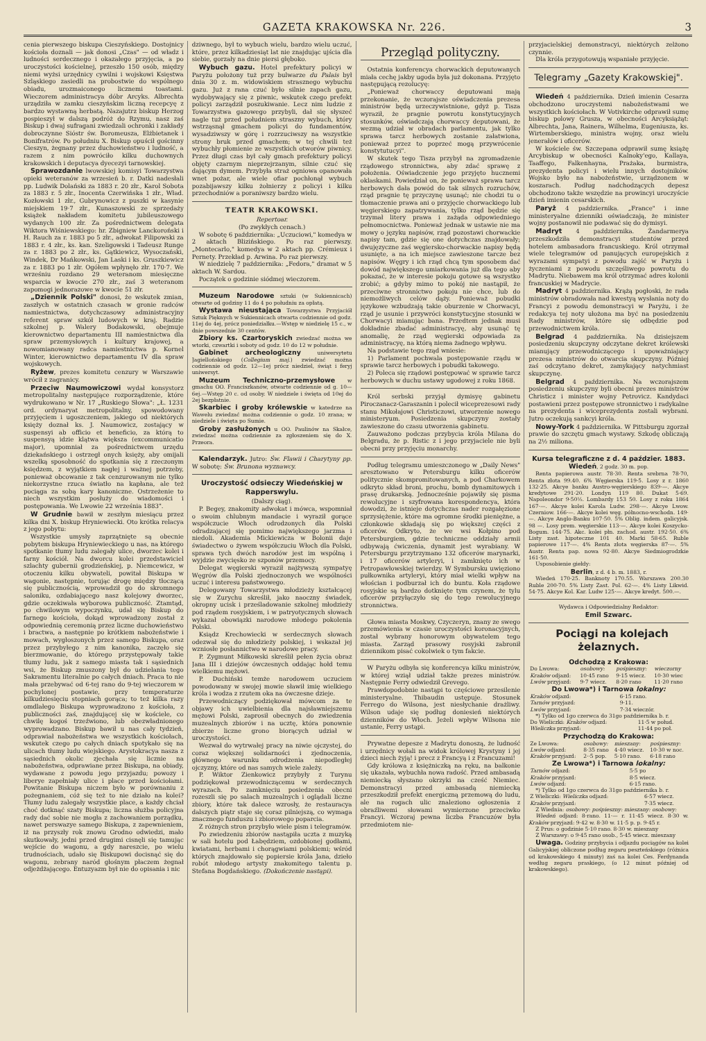GAZETA KRAKOWSKA Nr. 226. 3
cenia pierwszego biskupa Cieszyńskiego. Dostojnicy kościoła doznali — jak donosi „Czas" — od władz i ludności serdecznego i okazałego przyjęcia, a po uroczystości kościelnej, przeszło 150 osób, między niemi wyżsi urzędnicy cywilni i wojskowi Księstwa Szląskiego zasiedli na probostwie do wspólnego obiadu, urozmaiconego licznemi toastami. Wieczorem administracya dóbr Arcyks. Albrechta urządziła w zamku cieszyńskim liczną recepcyę z bardzo wystawną herbatą. Nazajutrz biskup Herzog pospieszył w dalszą podróż do Rzymu, nasz zaś Biskup i dwaj sufragani zwiedzali ochronki i zakłady dobroczynne Sióstr św. Boromeusza, Elżbietanek i Bonifratrów. Po południu X. Biskup opuścił gościnny Cieszyn, żegnany przez duchowieństwo i ludność, a razem z nim powróciło kilku duchownych krakowskich i deputacya dyecezyi tarnowskiej.
Sprawozdanie lwowskiej komisyi Towarzystwa opieki weteranów za wrzesień b. r. Datki nadesłali pp. Ludwik Dolański za 1883 r. 20 złr., Karol Sobota za 1883 r. 5 złr., Inocenta Czerwińska 1 złr., Wład. Kozłowski 1 złr., Gubrynowicz z puszki w kasynie miejskiem 19·7 złr., Kunaszowski ze sprzedaży książek nakładem komitetu jubileuszowego wydanych 100 złr. Za pośrednictwem delegata Wiktora Wiśniewskiego: hr. Zbigniew Lanckoroński i H. Rauch za r. 1883 po 5 złr., adwokat Filipowski za 1883 r. 4 złr., ks. kan. Szeligowski i Tadeusz Runge za r. 1883 po 2 złr., ks. Gątkiewicz, Wysoczański, Windek, Dr Mańkowski, Jan Laski i ks. Gruszkiewicz za r. 1883 po 1 złr. Ogółem wpłynęło złr. 170·7. We wrześniu rozdano 29 weteranom miesięczne wsparcia w kwocie 270 złr., zaś 3 weteranom zapomogi jednorazowe w kwocie 51 złr.
„Dziennik Polski" donosi, że wskutek zmian, zaszłych w ostatnich czasach w gronie radców namiestnictwa, dotychczasowy administracyjny referent spraw szkół ludowych w kraj. Radzie szkolnej p. Walery Bodakowski, obejmuje kierownictwo departamentu III namiestnictwa dla spraw przemysłowych i kultury krajowej, a nowomianowany radca namiestnictwa p. Kornel Winter, kierownictwo departamentu IV dla spraw wojskowych.
Ryżew, prezes komitetu cenzury w Warszawie wrócił z zagranicy.
Przeciw Naumowiczowi wydał konsystorz metropolitalny następujące rozporządzenie, które wydrukowano w Nr. 17 „Ruskiego Słowa": „Ł. 1231 ord. ordynaryat metropolitalny, spowodowany przyjęciem i ugoszczeniem, jakiego od niektórych księży doznał ks. J. Naumowicz, zostający w suspensyi ab officio et beneficio, za którą to suspensyą idzie klątwa większa (excommunicatio major), upomniał za pośrednictwem urzędu dziekańskiego i ostrzegł onych księży, aby omijali wszelką sposobność do spotkania się z rzeczonym księdzem, z wyjątkiem nagłej i ważnej potrzeby, ponieważ obcowanie z tak cenzurowanym nie tylko niekorzystne rzuca światło na kapłana, ale też pociąga za sobą kary kanoniczne. Ostrzeżenie to niech wszystkim posłuży do wiadomości i postępowania. We Lwowie 22 września 1883".
W Grudnie bawił w zeszłym miesiącu przez kilka dni X. biskup Hryniewiecki. Oto krótka relacya z jego pobytu:
Wszystkie umysły zaprzątnięte są obecnie pobytem biskupa Hryniewieckiego u nas, na którego spotkanie tłumy ludu zalegały ulice, dworzec kolei i farny kościół. Na dworcu kolei przedstawiciel szlachty gubernii grodzieńskiej, p. Niemcewicz, w otoczeniu kilku obywateli, powitał Biskupa w wagonie, następnie, torując drogę między tłoczącą się publicznością, wprowadził go do skromnego saloniku, ozdabiającego nasz kolejowy dworzec, gdzie oczekiwała wyborowa publiczność. Ztamtąd, po chwilowym wypoczynku, udał się Biskup do farnego kościoła, dokąd wprowadzony został z odpowiednią ceremonią przez liczne duchowieństwo i bractwa, a następnie po krótkiem nabożeństwie i mowach, wygłoszonych przez samego Biskupa, oraz przez przybyłego z nim kanonika, zaczęło się bierzmowanie, do którego przystępowały takie tłumy ludu, jak z samego miasta tak i sąsiednich wsi, że Biskup zmuszony był do udzielania tego Sakramentu literalnie po całych dniach. Praca to nie mała przebywać od 6-tej rano do 9-tej wieczorem w pochylonej postawie, przy temperaturze kilkudziesięciu stopniach gorąca; to też kilka razy omdlałego Biskupa wyprowadzono z kościoła, z publiczności zaś, znajdującej się w kościele, co chwilę kogoś trzeźwiono, lub obezwładnionego wyprowadzano. Biskup bawił u nas cały tydzień, odprawiał nabożeństwa we wszystkich kościołach, wskutek czego po całych dniach spotykało się na ulicach tłumy ludu wiejskiego. Arystokracya nasza z sąsiednich okolic zjechała się licznie na nabożeństwa, odprawiane przez Biskupa, na obiady, wydawane z powodu jego przyjazdu; powozy i liberye zapełniały ulice i place przed kościołami. Powitanie Biskupa niczem było w porównaniu z pożegnaniem, cóż się też to nie działo na kolei? Tłumy ludu zalegały wszystkie place, a każdy chciał choć dotknąć szaty Biskupa; liczna służba policyjna rady dać sobie nie mogła z zachowaniem porządku, nawet perswazye samego Biskupa, z zapewnieniem, iż na przyszły rok znowu Grodno odwiedzi, mało skutkowały, jedni przed drugimi cisnęli się tamując wejście do wagonu, a gdy nareszcie, po wielu trudnościach, udało się Biskupowi docisnąć się do wagonu, zebrany naród głośnym płaczem żegnał odjeżdżającego. Entuzyazm był nie do opisania i nic
dziwnego, był to wybuch wielu, bardzo wielu uczuć, które, przez kilkadziesiąt lat nie znajdując ujścia dla siebie, gorzały na dnie piersi głęboko.
Wybuch gazu. Hotel prefektury policyi w Paryżu położony tuż przy bulwarze du Palais był dnia 30 z. m. widowiskiem strasznego wybuchu gazu. Już z rana czuć było silnie zapach gazu, wydobywający się z piwnic, wskutek czego prefekt policyi zarządził poszukiwanie. Lecz nim ludzie z Towarzystwa gazowego przybyli, dał się słyszeć nagle tuż przed południem straszny wybuch, który wstrząsnął gmachem policyi do fundamentów, wysadziwszy w górę i rozrzuciwszy na wszystkie strony bruk przed gmachem; w tej chwili też wybuchły płomienie ze wszystkich otworów piwnicy. Przez długi czas był cały gmach prefektury policyi objęty czarnym nieprzejrzanym, silnie czuć się dającym dymem. Przybyła straż ogniowa opanowała wnet pożar, ale wiele ofiar pochłonął wybuch pozabijawszy kilku żołnierzy z policyi i kilku przechodniów a poraniwszy bardzo wielu.
TEATR KRAKOWSKI.
Repertoar.
(Po zwykłych cenach.)
W sobotę 6 października: „Uczuciowi," komedya w 2 aktach Blizińskiego. Po raz pierwszy. „Montecarlo," komedya w 2 aktach pp. Crémieux i Pernety. Przekład p. Arwina. Po raz pierwszy.
W niedzielę 7 października: „Fedora," dramat w 5 aktach W. Sardou.
Początek o godzinie siódmej wieczorem.
Muzeum Narodowe sztuki (w Sukiennicach) otwarte od godziny 11 do 4 po południu za opłatą.
Wystawa nieustająca Towarzystwa Przyjaciół Sztuk Pięknych w Sukiennicach otwarta codziennie od godz. 11ej do 4ej, prócz poniedziałku.—Wstęp w niedzielę 15 c., w dnie powszednie 30 centów.
Zbiory ks. Czartoryskich zwiedzać można we wtorki, czwartki i soboty od godz. 10 do 12 w południe.
Gabinet archeologiczny uniwersytetu Jagiellońskiego (Collegium maj.) zwiedzać można codziennie od godz. 12—1ej prócz niedziel, świąt i feryj uniwersyt.
Muzeum Techniczno-przemysłowe w gmachu OO. Franciszkanów, otwarte codziennie od g. 10—6ej.—Wstęp 20 c. od osoby. W niedziele i święta od 10ej do 2ej bezpłatnie.
Skarbiec i groby królewskie w katedrze na Wawelu zwiedzać można codziennie o godz. 10 zrana; w niedziele i święta po Sumie.
Groby zasłużonych u OO. Paulinów na Skałce, zwiedzać można codziennie za zgłoszeniem się do X. Przeora.
Kalendarzyk. Jutro: Św. Flawii i Charytyny pp. W sobotę: Św. Brunona wyznawcy.
Uroczystość odsieczy Wiedeńskiej w Rapperswylu.
(Dalszy ciąg).
P. Begey, znakomity adwokat i mówca, wspomniał o swoim chlubnym mandacie i wyraził gorące współczucie Włoch odrodzonych dla Polski odradzającej się pomimo największego jarzma i niedoli. Akademia Mickiewicza w Bolonii daje świadectwo o żywem współczuciu Włoch dla Polski, sprawa tych dwóch narodów jest im wspólną i wyjdzie zwycięsko ze szponów przemocy.
Delegat węgierski wyraził najżywszą sympatyę Węgrów dla Polski zjednoczonych we wspólności uczuć i interesu państwowego.
Delegowany Towarzystwa młodzieży kształcącej się w Zurychu skreślił, jako naoczny świadek, okropny ucisk i prześladowanie szkolnej młodzieży pod rządem rosyjskiem, i w patryotycznych słowach wykazał obowiązki narodowe młodego pokolenia Polski.
Ksiądz Krechowiecki w serdecznych słowach odezwał się do młodzieży polskiej, i wskazał jej wzniosłe posłannictwo w narodowe pracy.
P. Zygmunt Miłkowski skreślił pełen życia obraz Jana III i dziejów ówczesnych oddając hołd temu wielkiemu mężowi.
P. Duchiński temże narodowem uczuciem powodowany w swojej mowie sławił imię wielkiego króla i wodza z rzutem oka na ówczesne dzieje.
Przewodniczący podziękował mówcom za te objawy ich uwielbienia dla najsławniejszemu mężowi Polski, zaprosił obecnych do zwiedzenia muzealnych zbiorów i na ucztę, która ponownie zbierze liczne grono biorących udział w uroczystości.
Wezwał do wytrwałej pracy na niwie ojczystej, do coraz większej solidarności i zjednoczenia, głównego warunku odrodzenia niepodległej ojczyzny, które od nas samych wiele zależy.
P. Wiktor Zienkowicz przybyły z Turynu podziękował przewodniczącemu w serdecznych wyrazach. Po zamknięciu posiedzenia obecni rozeszli się po salach muzealnych i oglądali liczne zbiory, które tak dalece wzrosły, że restauracya dalszych piątr staje się coraz pilniejszą, co wymaga znacznego funduszu i zbiorowego poparcia.
Z różnych stron przybyło wiele pism i telegramów.
Po zwiedzeniu zbiorów nastąpiła uczta z muzyką w sali hotelu pod Łabędziem, ozdobionej godłami, kwiatami, herbami i chorągwiami polskiemi; wśród których znajdowało się popiersie króla Jana, dzieło robót młodego artysty znakomitego talentu p. Stefana Bogdańskiego. (Dokończenie nastąpi).
Przegląd polityczny.
Ostatnia konferencya chorwackich deputowanych miała cechę jakby ugoda była już dokonana. Przyjęto następującą rezolucyę:
„Ponieważ chorwaccy deputowani mają przekonanie, że wczorajsze oświadczenia prezesa ministrów będą urzeczywistnione, gdyż p. Tisza wyraził, że pragnie powrotu konstytucyjnych stosunków, oświadczają chorwaccy deputowani, że wezmą udział w obradach parlamentu, jak tylko sprawa tarcz herbowych zostanie załatwiona, ponieważ przez to poprzeć mogą przywrócenie konstytutucyi".
W skutek tego Tisza przybył na zgromadzenie rządowego stronnictwa, aby zdać sprawę z położenia. Oświadczenie jego przyjęto hucznemi oklaskami. Powiedział on, że ponieważ sprawa tarcz herbowych dała powód do tak silnych rozruchów, rząd pragnie tę przyczynę usunąć; nie chodzi tu o tłomaczenie prawa ani o przyjęcie chorwackiego lub węgierskiego zapatrywania, tylko rząd będzie się trzymał litery prawa i zażąda odpowiedniego pełnomocnictwa. Ponieważ jednak w ustawie nie ma mowy o języku napisów, rząd pozostawi chorwackie napisy tam, gdzie się one dotychczas znajdowały; dwujęzyczne zaś węgiersko-chorwackie napisy będą usunięte, a na ich miejsce zawieszone tarcze bez napisów. Węgry i ich rząd chcą tym sposobem dać dowód największego umiarkowania już dla tego aby pokazać, że w interesie pokoju gotowe są wszystko zrobić; a gdyby mimo to pokój nie nastąpił, że przeciwne stronnictwo pokoju nie chce, lub do niemożliwych celów dąży. Ponieważ pobudki językowe wzbudzają takie oburzenie w Chorwacyi, rząd je usunie i przywróci konstytucyjne stosunki w Chorwacyi mianując bana. Przedtem jednak musi dokładnie zbadać administracyę, aby usunąć tę anomalię, że rząd węgierski odpowiada za administracyę, na którą niema żadnego wpływu.
Na podstawie tego rząd wniesie:
1) Parlament pochwala postępowanie rządu w sprawie tarcz herbowych i pobudki takowego.
2) Poleca się rządowi postępować w sprawie tarcz herbowych w duchu ustawy ugodowej z roku 1868.
Król serbski przyjął dymisyę gabinetu Piroczanacz-Garaszanin i polecił wiceprezesowi rady stanu Mikołajowi Christiczowi, utworzenie nowego ministeryum. Posiedzenia skupczyny zostały zawieszone do czasu utworzenia gabinetu.
Zauważono podczas przybycia króla Milana do Belgradu, że p. Ristic z i jego przyjaciele nie byli obecni przy przyjęciu monarchy.
Podług telegramu umieszczonego w „Daily News" aresztowano w Petersburgu kilku oficerów politycznie skompromitowanych, a pod Charkowem odkryto skład broni, prochu, bomb dynamitowych i prasę drukarską. Jednocześnie pojawiły się pisma rewolucyjne i szyfrowana korespondencya, która dowodzi, że istnieje dotychczas nader rozgałęzione sprzysiężenie, które ma ogromne środki pieniężne, a członkowie składają się po większej części z oficerów. Odkryto, że we wsi Kołpino pod Petersburgiem, gdzie techniczne oddziały armii odbywają ćwiczenia, dynamit jest wyrabiany. W Petersburgu przytrzymano 132 oficerów marynarki, i 17 oficerów artyleryi, i zamknięto ich w Petropawłowskiej twierdzy. W Symbursku uwięziono pułkownika artyleryi, który miał wielki wpływ na włościan i podburzał ich do buntu. Koła rządowe rosyjskie są bardzo dotknięte tym czynem, że tylu oficerów przyłączyło się do tego rewolucyjnego stronnictwa.
Głowa miasta Moskwy, Czyczeryn, znany ze swego przemówienia w czasie uroczystości koronacyjnych, został wybrany honorowym obywatelem tego miasta. Zarząd prasowy rosyjski zabronił dziennikom pisać cokolwiek o tym fakcie.
W Paryżu odbyła się konferencya kilku ministrów, w której wziął udział także prezes ministrów. Następnie Ferry odwiedził Grevego.
Prawdopodobnie nastąpi to częściowe przesilenie ministeryalne. Thibaudin ustępuje. Stosunek Ferrego do Wilsona, jest niesłychanie drażliwy. Wilson udaje się podług doniesień niektórych dzienników do Włoch. Jeżeli wpływ Wilsona nie ustanie, Ferry ustąpi.
Prywatne depesze z Madrytu donoszą, że ludność i urzędnicy wołali na widok królowej Krystyny i jej dzieci niech żyją! i precz z Francyą i z Francuzami!
Gdy królowa z księżniczką na ręku, na balkonie się ukazała, wybuchła nowa radość. Przed ambasadą niemiecką słyszano okrzyki na cześć Niemiec. Demonstracyi przed ambasadą niemiecką przeszkodził prefekt energiczną przemową do ludu, ale na rogach ulic znaleziono ogłoszenia z obraźliwemi słowami wymierzone przeciwko Francyi. Wczoraj pewna liczba Francuzów była przedmiotem nie-
przyjacielskiej demonstracyi, niektórych zelżono czynnie.
Dla króla przygotowują wspaniałe przyjęcie.
Telegramy „Gazety Krakowskiej".
Wiedeń 4 października. Dzień imienin Cesarza obchodzono uroczystemi nabożeństwami we wszystkich kościołach. W Votivkirche odprawił sumę biskup polowy Grusza, w obecności Arcyksiążąt: Albrechta, Jana, Rainera, Wilhelma, Eugeniusza, ks. Wirtemberskiego, ministra wojny, oraz wielu jenerałów i oficerów.
W kościele św. Szczepana odprawił sumę książę Arcybiskup w obecności Kalnoky'ego, Kallaya, Taaffego, Falkenhayna, Prażaka, burmistra, prezydenta policyi i wielu innych dostojników. Wojsko było na nabożeństwie, urządzonem w koszarach. Podług nadchodzących depesz obchodzono także wszędzie na prowincyi uroczyście dzień imienin cesarskich.
Paryż 4 października. „France" i inne ministeryalne dzienniki oświadczają, że minister wojny postanowił nie podawać się do dymisyi.
Madryt 4 października. Żandarmerya przeszkodziła demonstracyi studentów przed hotelem ambasadora francuskiego. Król otrzymał wiele telegramów od panujących europejskich z wyrazami sympatyi z powodu zajść w Paryżu i życzeniami z powodu szczęśliwego powrotu do Madrytu. Niebawem ma król otrzymać adres kolonii francuskiej w Madrycie.
Madryt 4 października. Krążą pogłoski, że rada ministrów obradowała nad kwestyą wysłania noty do Francyi z powodu demonstracyi w Paryżu, i że redakcya tej noty ułożona ma być na posiedzeniu Rady ministrów, które się odbędzie pod przewodnictwem króla.
Belgrad 4 października. Na dzisiejszem posiedzeniu skupczyny odczytane dekret królewski mianujący przewodniczącego i upoważniający prezesa ministrów do otwarcia skupczyny. Później zaś odczytano dekret, zamykający natychmiast skupczynę.
Belgrad 4 października. Na wczorajszem posiedzeniu skupczyny byli obecni prezes ministrów Christicz i minister wojny Petrovicz. Kandydaci postawieni przez postępowe stronnictwo i radykalne na prezydenta i wiceprezydenta zostali wybrani. Jutro oczekują sankcyi króla.
Nowy-York 4 października. W Pittsburgu zgorzał prawie do szczętu gmach wystawy. Szkodę obliczają na 2½ miliona.
Kursa telegraficzne z d. 4 paździer. 1883.
Wiedeń, 2 godz. 30 m. pop.
Renta papierowa austr. 78·30. Renta srebrna 78·70, Renta złota 99.40. 6% Węgierska 119·5. Losy z r. 1860 132·25. Akcye banku Austro-węgierskiego 839·—. Akcye kredytowe 291·20. Londyn 119 80. Dukat 5·69. Napoleondor 9·50½. Lombardy 153 50. Losy z roku 1864 167·—. Akcye kolei Karola Ludw. 298·—. Akcye Lwow. Czerniow. 166·—. Akcye kolei węg. północno-wschodn. 149·—. Akcye Anglo-Banku 107·50. 5% Oblig. indem. galicyjsk. 98 —. Losy prem. węgierskie 113·—. Akcye kolei Koszycko-Bogum. 144·75. Akc. kolei płn. zachod. austr. 192·50. 6% Listy zast. hipoteczne 101 40. Marki 58·65. Ruble papierowe 117·—. 4% Renta złota węgierska 87·—. 5% Austr. Renta pap. nowa 92·80. Akcye Siedmiogrodzkie 161·50.
Usposobienie giełdy:
Berlin, z d. 4 b. m. 1883, r.
Wiedeń 170·25. Banknoty 170.55. Warszawa 200.30 Ruble 200·70. 5% Listy Zast. Pol. 62·—. 4% Listy Likwid. 54·75. Akcye Kol. Kar. Ludw 125·—. Akcye kredyt. 500.—.
Wydawca i Odpowiedzialny Redaktor:
Emil Szwarc.
Pociągi na kolejach żelaznych.
Odchodzą z Krakowa:
| Do Lwowa: | osobowy: | pośpieszny: | wieczorny |
| --- | --- | --- | --- |
| Kraków odjazd: | 10·45 rano | 9·15 wiecz. | 10·30 wiec |
| Lwów przyjazd: | 9·7 wiecz. | 8·20 rano | 11·20 rano |
Do Lwowa*) i Tarnowa lokalny:
| Kraków odjazd: | 6·15 rano. |
| Tarnów przyjazd: | 9·11. |
| Lwów przyjazd: | 7·34 wieczór. |
*) Tylko od 1go czerwca do 31go października b. r.
| Do Wieliczki: Kraków odjazd: | 11·5 w połud. |
| Wieliczka przyjazd: | 11·44 po poł. |
Przychodzą do Krakowa:
| Ze Lwowa: | osobowy: | mieszany: | pośpieszny: |
| --- | --- | --- | --- |
| Lwów odjazd: | 8·35 rano | 4·40 wiecz. | 10·30 w noc. |
| Kraków przyjazd: | 2··5 pop. | 5·10 rano. | 6·18 rano |
Ze Lwowa*) i Tarnowa lokalny:
| Tarnów odjazd: | 5·5 po |
| Kraków przyjazd: | 8·5 wiecz. |
| Lwów odjazd: | 6·15 rano. |
*) Tylko od 1go czerwca do 31go października b. r.
| Z Wieliczki: Wieliczka odjazd: | 6·57 wiecz. |
| Kraków przyjazd: | 7·35 wiecz. |
Z Wiednia: osobowy: pośpieszny: mieszany: osobowy:
Wiedeń odjazd: 8·rano. 11·— r. 11·45 wiecz. 8·30 w. Kraków przyjazd: 9·42 w. 8·30 w. 11·5 p. p. 9·45 r.
Z Prus: o godzinie 5·10 rano. 8·30 w. mieszany
Z Warszawy: o 9·45 rano osob., 5·45 wiecz. mieszany
Uwaga. Godziny przybycia i odjazdu pociągów na kolei Galicyjskiej obliczone podług zegaru peszteńskiego (różnica od krakowskiego 4 minuty) zaś na kolei Ces. Ferdynanda według zegaru praskiego, (o 12 minut później od krakowskiego).